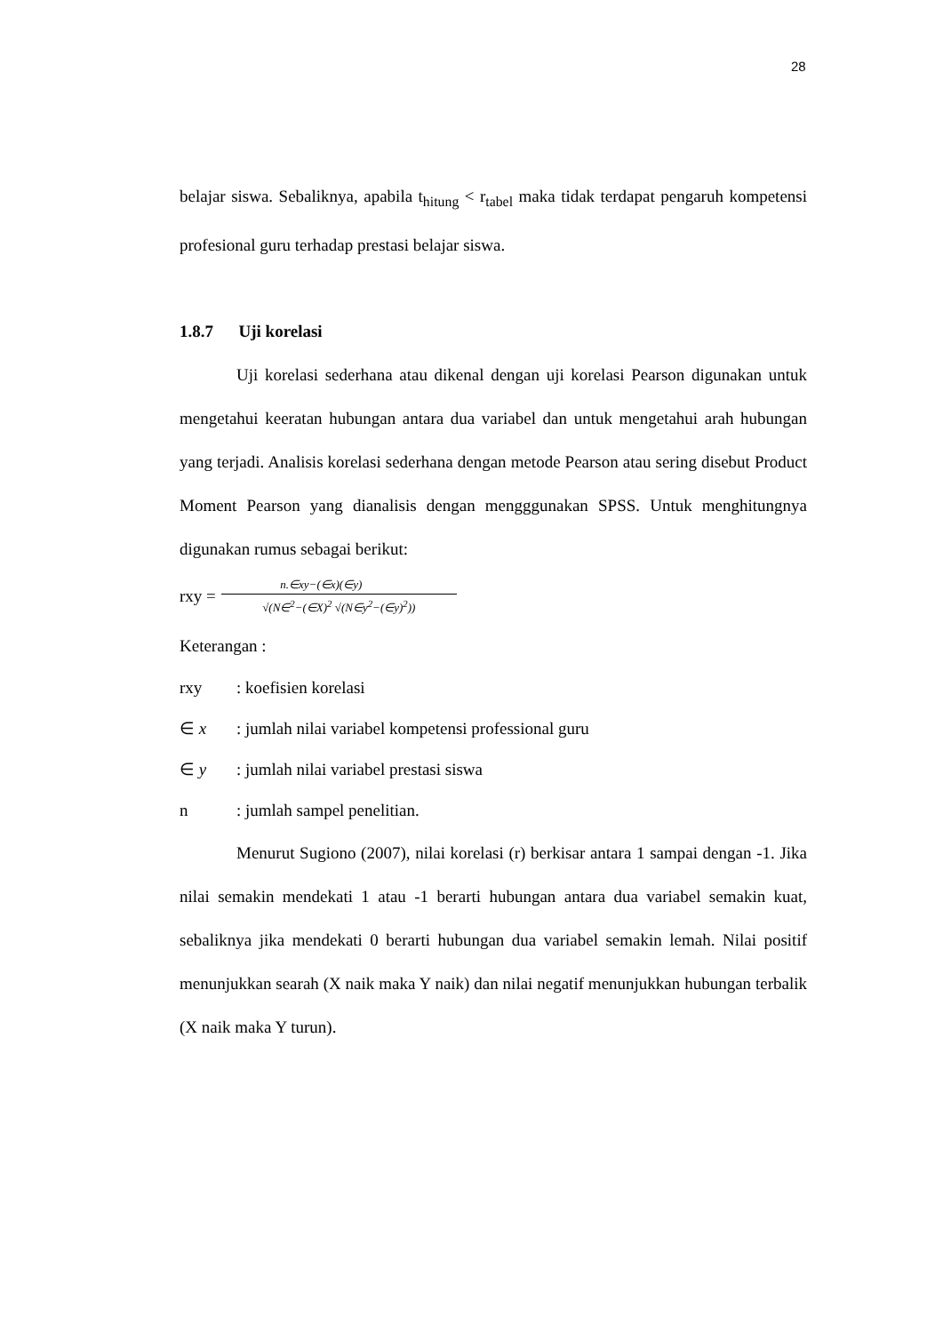28
belajar siswa. Sebaliknya, apabila t<sub>hitung</sub> < r<sub>tabel</sub> maka tidak terdapat pengaruh kompetensi profesional guru terhadap prestasi belajar siswa.
1.8.7 Uji korelasi
Uji korelasi sederhana atau dikenal dengan uji korelasi Pearson digunakan untuk mengetahui keeratan hubungan antara dua variabel dan untuk mengetahui arah hubungan yang terjadi. Analisis korelasi sederhana dengan metode Pearson atau sering disebut Product Moment Pearson yang dianalisis dengan mengggunakan SPSS. Untuk menghitungnya digunakan rumus sebagai berikut:
rxy =
n.∈xy−(∈x)(∈y)
√(N∈<sup>2</sup>−(∈X)<sup>2</sup> √(N∈y<sup>2</sup>−(∈y)<sup>2</sup>))
Keterangan :
| rxy | : koefisien korelasi |
| ∈ x | : jumlah nilai variabel kompetensi professional guru |
| ∈ y | : jumlah nilai variabel prestasi siswa |
| n | : jumlah sampel penelitian. |
Menurut Sugiono (2007), nilai korelasi (r) berkisar antara 1 sampai dengan -1. Jika nilai semakin mendekati 1 atau -1 berarti hubungan antara dua variabel semakin kuat, sebaliknya jika mendekati 0 berarti hubungan dua variabel semakin lemah. Nilai positif menunjukkan searah (X naik maka Y naik) dan nilai negatif menunjukkan hubungan terbalik (X naik maka Y turun).